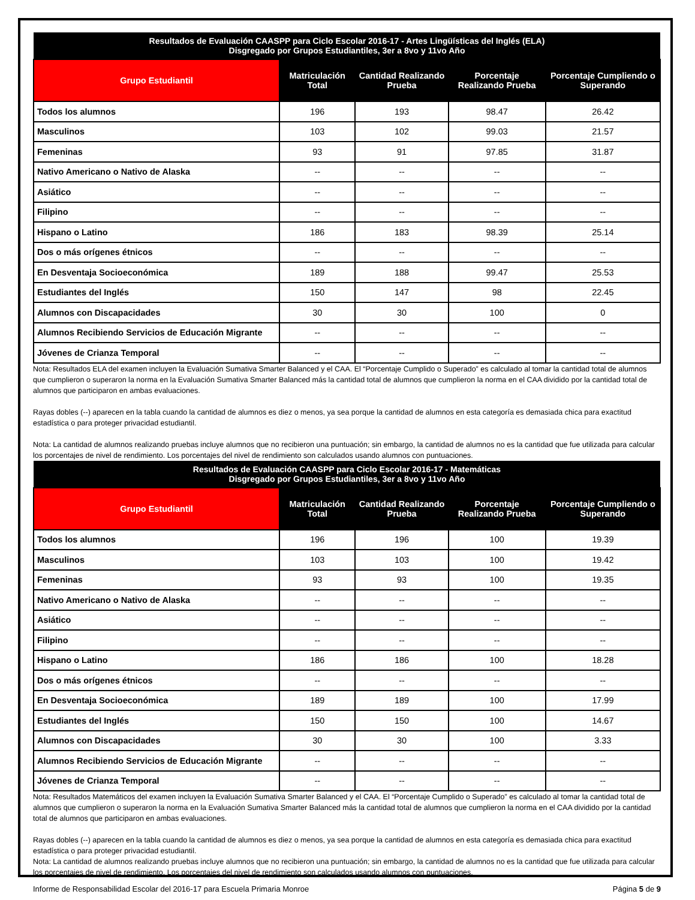| Resultados de Evaluación CAASPP para Ciclo Escolar 2016-17 - Artes Lingüísticas del Inglés (ELA) Disgregado por Grupos Estudiantiles, 3er a 8vo y 11vo Año | | | | |
| --- | --- | --- | --- | --- |
| Grupo Estudiantil | Matriculación Total | Cantidad Realizando Prueba | Porcentaje Realizando Prueba | Porcentaje Cumpliendo o Superando |
| Todos los alumnos | 196 | 193 | 98.47 | 26.42 |
| Masculinos | 103 | 102 | 99.03 | 21.57 |
| Femeninas | 93 | 91 | 97.85 | 31.87 |
| Nativo Americano o Nativo de Alaska | -- | -- | -- | -- |
| Asiático | -- | -- | -- | -- |
| Filipino | -- | -- | -- | -- |
| Hispano o Latino | 186 | 183 | 98.39 | 25.14 |
| Dos o más orígenes étnicos | -- | -- | -- | -- |
| En Desventaja Socioeconómica | 189 | 188 | 99.47 | 25.53 |
| Estudiantes del Inglés | 150 | 147 | 98 | 22.45 |
| Alumnos con Discapacidades | 30 | 30 | 100 | 0 |
| Alumnos Recibiendo Servicios de Educación Migrante | -- | -- | -- | -- |
| Jóvenes de Crianza Temporal | -- | -- | -- | -- |
Nota: Resultados ELA del examen incluyen la Evaluación Sumativa Smarter Balanced y el CAA. El “Porcentaje Cumplido o Superado” es calculado al tomar la cantidad total de alumnos que cumplieron o superaron la norma en la Evaluación Sumativa Smarter Balanced más la cantidad total de alumnos que cumplieron la norma en el CAA dividido por la cantidad total de alumnos que participaron en ambas evaluaciones.
Rayas dobles (--) aparecen en la tabla cuando la cantidad de alumnos es diez o menos, ya sea porque la cantidad de alumnos en esta categoría es demasiada chica para exactitud estadística o para proteger privacidad estudiantil.
Nota: La cantidad de alumnos realizando pruebas incluye alumnos que no recibieron una puntuación; sin embargo, la cantidad de alumnos no es la cantidad que fue utilizada para calcular los porcentajes de nivel de rendimiento. Los porcentajes del nivel de rendimiento son calculados usando alumnos con puntuaciones.
| Resultados de Evaluación CAASPP para Ciclo Escolar 2016-17 - Matemáticas Disgregado por Grupos Estudiantiles, 3er a 8vo y 11vo Año | | | | |
| --- | --- | --- | --- | --- |
| Grupo Estudiantil | Matriculación Total | Cantidad Realizando Prueba | Porcentaje Realizando Prueba | Porcentaje Cumpliendo o Superando |
| Todos los alumnos | 196 | 196 | 100 | 19.39 |
| Masculinos | 103 | 103 | 100 | 19.42 |
| Femeninas | 93 | 93 | 100 | 19.35 |
| Nativo Americano o Nativo de Alaska | -- | -- | -- | -- |
| Asiático | -- | -- | -- | -- |
| Filipino | -- | -- | -- | -- |
| Hispano o Latino | 186 | 186 | 100 | 18.28 |
| Dos o más orígenes étnicos | -- | -- | -- | -- |
| En Desventaja Socioeconómica | 189 | 189 | 100 | 17.99 |
| Estudiantes del Inglés | 150 | 150 | 100 | 14.67 |
| Alumnos con Discapacidades | 30 | 30 | 100 | 3.33 |
| Alumnos Recibiendo Servicios de Educación Migrante | -- | -- | -- | -- |
| Jóvenes de Crianza Temporal | -- | -- | -- | -- |
Nota: Resultados Matemáticos del examen incluyen la Evaluación Sumativa Smarter Balanced y el CAA. El “Porcentaje Cumplido o Superado” es calculado al tomar la cantidad total de alumnos que cumplieron o superaron la norma en la Evaluación Sumativa Smarter Balanced más la cantidad total de alumnos que cumplieron la norma en el CAA dividido por la cantidad total de alumnos que participaron en ambas evaluaciones.
Rayas dobles (--) aparecen en la tabla cuando la cantidad de alumnos es diez o menos, ya sea porque la cantidad de alumnos en esta categoría es demasiada chica para exactitud estadística o para proteger privacidad estudiantil.
Nota: La cantidad de alumnos realizando pruebas incluye alumnos que no recibieron una puntuación; sin embargo, la cantidad de alumnos no es la cantidad que fue utilizada para calcular los porcentajes de nivel de rendimiento. Los porcentajes del nivel de rendimiento son calculados usando alumnos con puntuaciones.
Informe de Responsabilidad Escolar del 2016-17 para Escuela Primaria Monroe Página 5 de 9